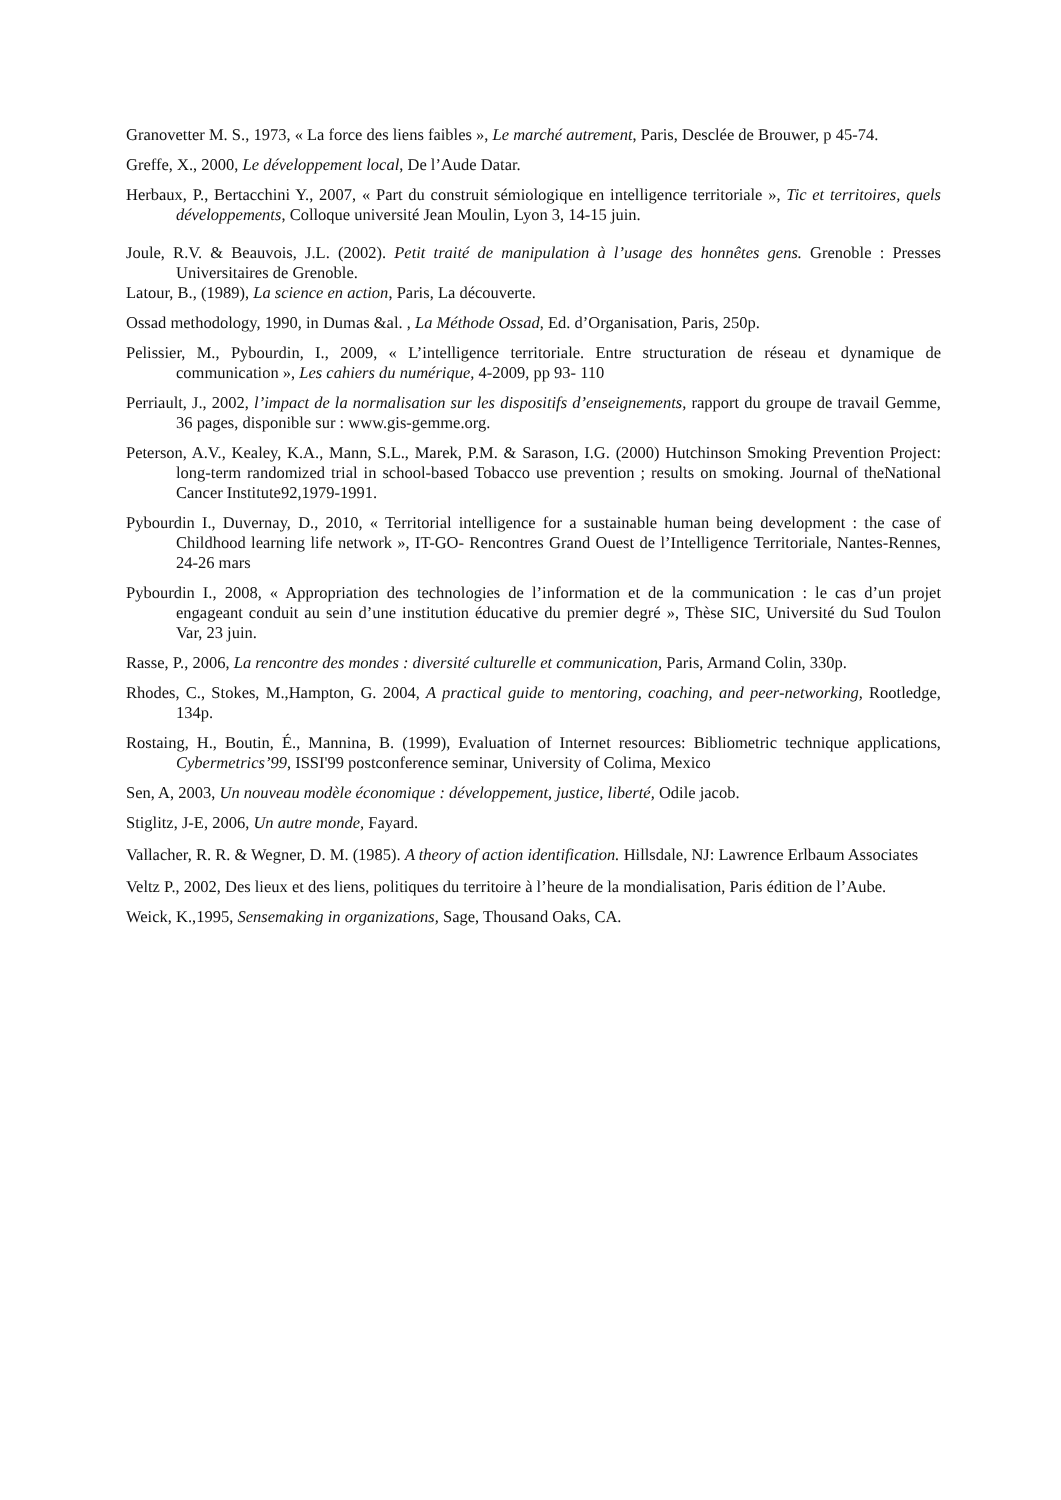Granovetter M. S., 1973, « La force des liens faibles », Le marché autrement, Paris, Desclée de Brouwer, p 45-74.
Greffe, X., 2000, Le développement local, De l’Aude Datar.
Herbaux, P., Bertacchini Y., 2007, « Part du construit sémiologique en intelligence territoriale », Tic et territoires, quels développements, Colloque université Jean Moulin, Lyon 3, 14-15 juin.
Joule, R.V. & Beauvois, J.L. (2002). Petit traité de manipulation à l’usage des honnêtes gens. Grenoble : Presses Universitaires de Grenoble.
Latour, B., (1989), La science en action, Paris, La découverte.
Ossad methodology, 1990, in Dumas &al. , La Méthode Ossad, Ed. d’Organisation, Paris, 250p.
Pelissier, M., Pybourdin, I., 2009, « L’intelligence territoriale. Entre structuration de réseau et dynamique de communication », Les cahiers du numérique, 4-2009, pp 93- 110
Perriault, J., 2002, l’impact de la normalisation sur les dispositifs d’enseignements, rapport du groupe de travail Gemme, 36 pages, disponible sur : www.gis-gemme.org.
Peterson, A.V., Kealey, K.A., Mann, S.L., Marek, P.M. & Sarason, I.G. (2000) Hutchinson Smoking Prevention Project: long-term randomized trial in school-based Tobacco use prevention ; results on smoking. Journal of theNational Cancer Institute92,1979-1991.
Pybourdin I., Duvernay, D., 2010, « Territorial intelligence for a sustainable human being development : the case of Childhood learning life network », IT-GO- Rencontres Grand Ouest de l’Intelligence Territoriale, Nantes-Rennes, 24-26 mars
Pybourdin I., 2008, « Appropriation des technologies de l’information et de la communication : le cas d’un projet engageant conduit au sein d’une institution éducative du premier degré », Thèse SIC, Université du Sud Toulon Var, 23 juin.
Rasse, P., 2006, La rencontre des mondes : diversité culturelle et communication, Paris, Armand Colin, 330p.
Rhodes, C., Stokes, M.,Hampton, G. 2004, A practical guide to mentoring, coaching, and peer-networking, Rootledge, 134p.
Rostaing, H., Boutin, É., Mannina, B. (1999), Evaluation of Internet resources: Bibliometric technique applications, Cybermetrics’99, ISSI'99 postconference seminar, University of Colima, Mexico
Sen, A, 2003, Un nouveau modèle économique : développement, justice, liberté, Odile jacob.
Stiglitz, J-E, 2006, Un autre monde, Fayard.
Vallacher, R. R. & Wegner, D. M. (1985). A theory of action identification. Hillsdale, NJ: Lawrence Erlbaum Associates
Veltz P., 2002, Des lieux et des liens, politiques du territoire à l’heure de la mondialisation, Paris édition de l’Aube.
Weick, K.,1995, Sensemaking in organizations, Sage, Thousand Oaks, CA.